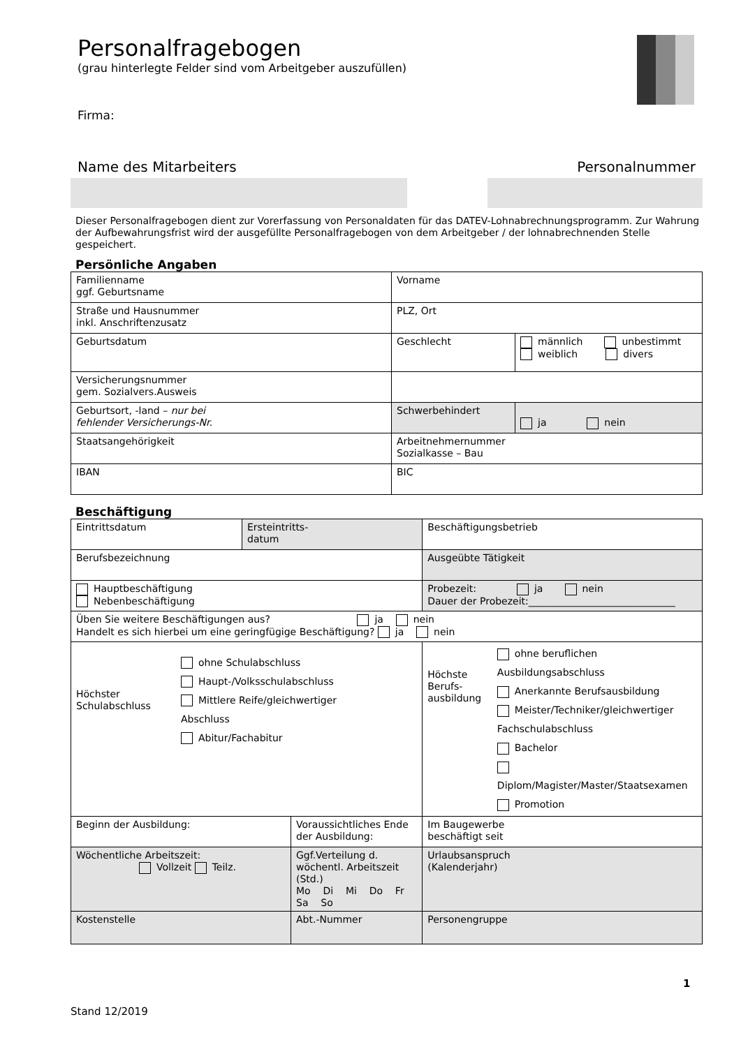Personalfragebogen
(grau hinterlegte Felder sind vom Arbeitgeber auszufüllen)
Firma:
Name des Mitarbeiters Personalnummer
Dieser Personalfragebogen dient zur Vorerfassung von Personaldaten für das DATEV-Lohnabrechnungsprogramm. Zur Wahrung der Aufbewahrungsfrist wird der ausgefüllte Personalfragebogen von dem Arbeitgeber / der lohnabrechnenden Stelle gespeichert.
Persönliche Angaben
| Familienname ggf. Geburtsname | Vorname | |
| Straße und Hausnummer inkl. Anschriftenzusatz | PLZ, Ort | |
| Geburtsdatum | Geschlecht | männlich unbestimmt weiblich divers |
| Versicherungsnummer gem. Sozialvers.Ausweis | | |
| Geburtsort, -land – nur bei fehlender Versicherungs-Nr. | Schwerbehindert | ja nein |
| Staatsangehörigkeit | Arbeitnehmernummer Sozialkasse – Bau | |
| IBAN | BIC | |
Beschäftigung
| Eintrittsdatum | Ersteintritts- datum | | Beschäftigungsbetrieb | |
| Berufsbezeichnung | | | Ausgeübte Tätigkeit | |
| Hauptbeschäftigung Nebenbeschäftigung | | | Probezeit: ja nein Dauer der Probezeit:______________________________ | |
| Üben Sie weitere Beschäftigungen aus? ja nein Handelt es sich hierbei um eine geringfügige Beschäftigung? ja nein | | | | |
| Höchster Schulabschluss ohne Schulabschluss Haupt-/Volksschulabschluss Mittlere Reife/gleichwertiger Abschluss Abitur/Fachabitur | | | Höchste Berufs- ausbildung ohne beruflichen Ausbildungsabschluss Anerkannte Berufsausbildung Meister/Techniker/gleichwertiger Fachschulabschluss Bachelor Diplom/Magister/Master/Staatsexamen Promotion | |
| Beginn der Ausbildung: | | Voraussichtliches Ende der Ausbildung: | | Im Baugewerbe beschäftigt seit |
| Wöchentliche Arbeitszeit: Vollzeit Teilz. | | Ggf.Verteilung d. wöchentl. Arbeitszeit (Std.) Mo Di Mi Do Fr Sa So | | Urlaubsanspruch (Kalenderjahr) |
| Kostenstelle | | Abt.-Nummer | | Personengruppe |
1
Stand 12/2019